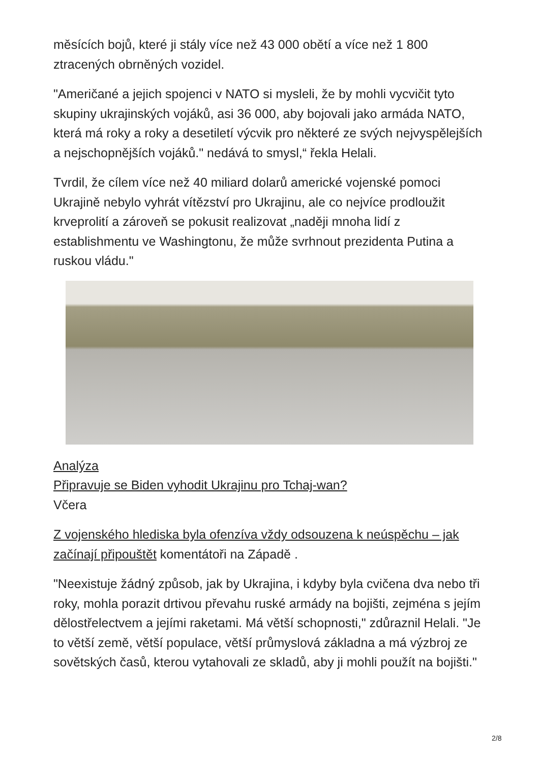měsících bojů, které ji stály více než 43 000 obětí a více než 1 800 ztracených obrněných vozidel.
"Američané a jejich spojenci v NATO si mysleli, že by mohli vycvičit tyto skupiny ukrajinských vojáků, asi 36 000, aby bojovali jako armáda NATO, která má roky a roky a desetiletí výcvik pro některé ze svých nejvyspělejších a nejschopnějších vojáků." nedává to smysl,“ řekla Helali.
Tvrdil, že cílem více než 40 miliard dolarů americké vojenské pomoci Ukrajině nebylo vyhrát vítězství pro Ukrajinu, ale co nejvíce prodloužit krveprolití a zároveň se pokusit realizovat „naději mnoha lidí z establishmentu ve Washingtonu, že může svrhnout prezidenta Putina a ruskou vládu."
Analýza
Připravuje se Biden vyhodit Ukrajinu pro Tchaj-wan?
Včera
Z vojenského hlediska byla ofenzíva vždy odsouzena k neúspěchu – jak začínají připouštět komentátoři na Západě .
"Neexistuje žádný způsob, jak by Ukrajina, i kdyby byla cvičena dva nebo tři roky, mohla porazit drtivou převahu ruské armády na bojišti, zejména s jejím dělostřelectvem a jejími raketami. Má větší schopnosti," zdůraznil Helali. "Je to větší země, větší populace, větší průmyslová základna a má výzbroj ze sovětských časů, kterou vytahovali ze skladů, aby ji mohli použít na bojišti."
2/8